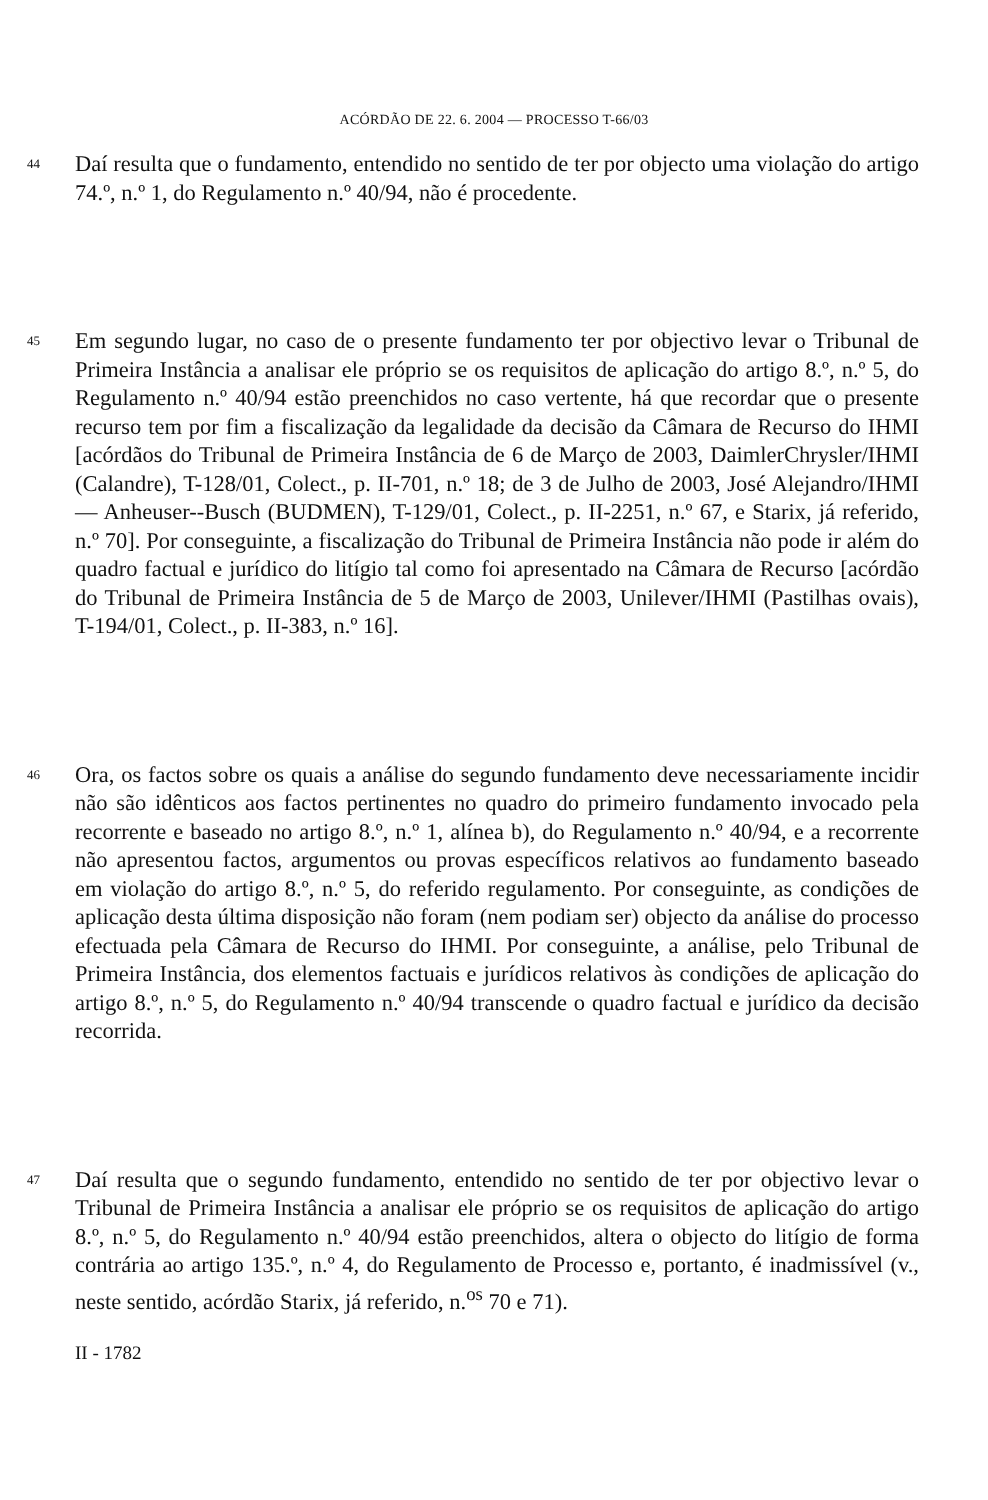ACÓRDÃO DE 22. 6. 2004 — PROCESSO T-66/03
44
Daí resulta que o fundamento, entendido no sentido de ter por objecto uma violação do artigo 74.º, n.º 1, do Regulamento n.º 40/94, não é procedente.
45
Em segundo lugar, no caso de o presente fundamento ter por objectivo levar o Tribunal de Primeira Instância a analisar ele próprio se os requisitos de aplicação do artigo 8.º, n.º 5, do Regulamento n.º 40/94 estão preenchidos no caso vertente, há que recordar que o presente recurso tem por fim a fiscalização da legalidade da decisão da Câmara de Recurso do IHMI [acórdãos do Tribunal de Primeira Instância de 6 de Março de 2003, DaimlerChrysler/IHMI (Calandre), T-128/01, Colect., p. II-701, n.º 18; de 3 de Julho de 2003, José Alejandro/IHMI — Anheuser--Busch (BUDMEN), T-129/01, Colect., p. II-2251, n.º 67, e Starix, já referido, n.º 70]. Por conseguinte, a fiscalização do Tribunal de Primeira Instância não pode ir além do quadro factual e jurídico do litígio tal como foi apresentado na Câmara de Recurso [acórdão do Tribunal de Primeira Instância de 5 de Março de 2003, Unilever/IHMI (Pastilhas ovais), T-194/01, Colect., p. II-383, n.º 16].
46
Ora, os factos sobre os quais a análise do segundo fundamento deve necessariamente incidir não são idênticos aos factos pertinentes no quadro do primeiro fundamento invocado pela recorrente e baseado no artigo 8.º, n.º 1, alínea b), do Regulamento n.º 40/94, e a recorrente não apresentou factos, argumentos ou provas específicos relativos ao fundamento baseado em violação do artigo 8.º, n.º 5, do referido regulamento. Por conseguinte, as condições de aplicação desta última disposição não foram (nem podiam ser) objecto da análise do processo efectuada pela Câmara de Recurso do IHMI. Por conseguinte, a análise, pelo Tribunal de Primeira Instância, dos elementos factuais e jurídicos relativos às condições de aplicação do artigo 8.º, n.º 5, do Regulamento n.º 40/94 transcende o quadro factual e jurídico da decisão recorrida.
47
Daí resulta que o segundo fundamento, entendido no sentido de ter por objectivo levar o Tribunal de Primeira Instância a analisar ele próprio se os requisitos de aplicação do artigo 8.º, n.º 5, do Regulamento n.º 40/94 estão preenchidos, altera o objecto do litígio de forma contrária ao artigo 135.º, n.º 4, do Regulamento de Processo e, portanto, é inadmissível (v., neste sentido, acórdão Starix, já referido, n.<sup>os</sup> 70 e 71).
II - 1782